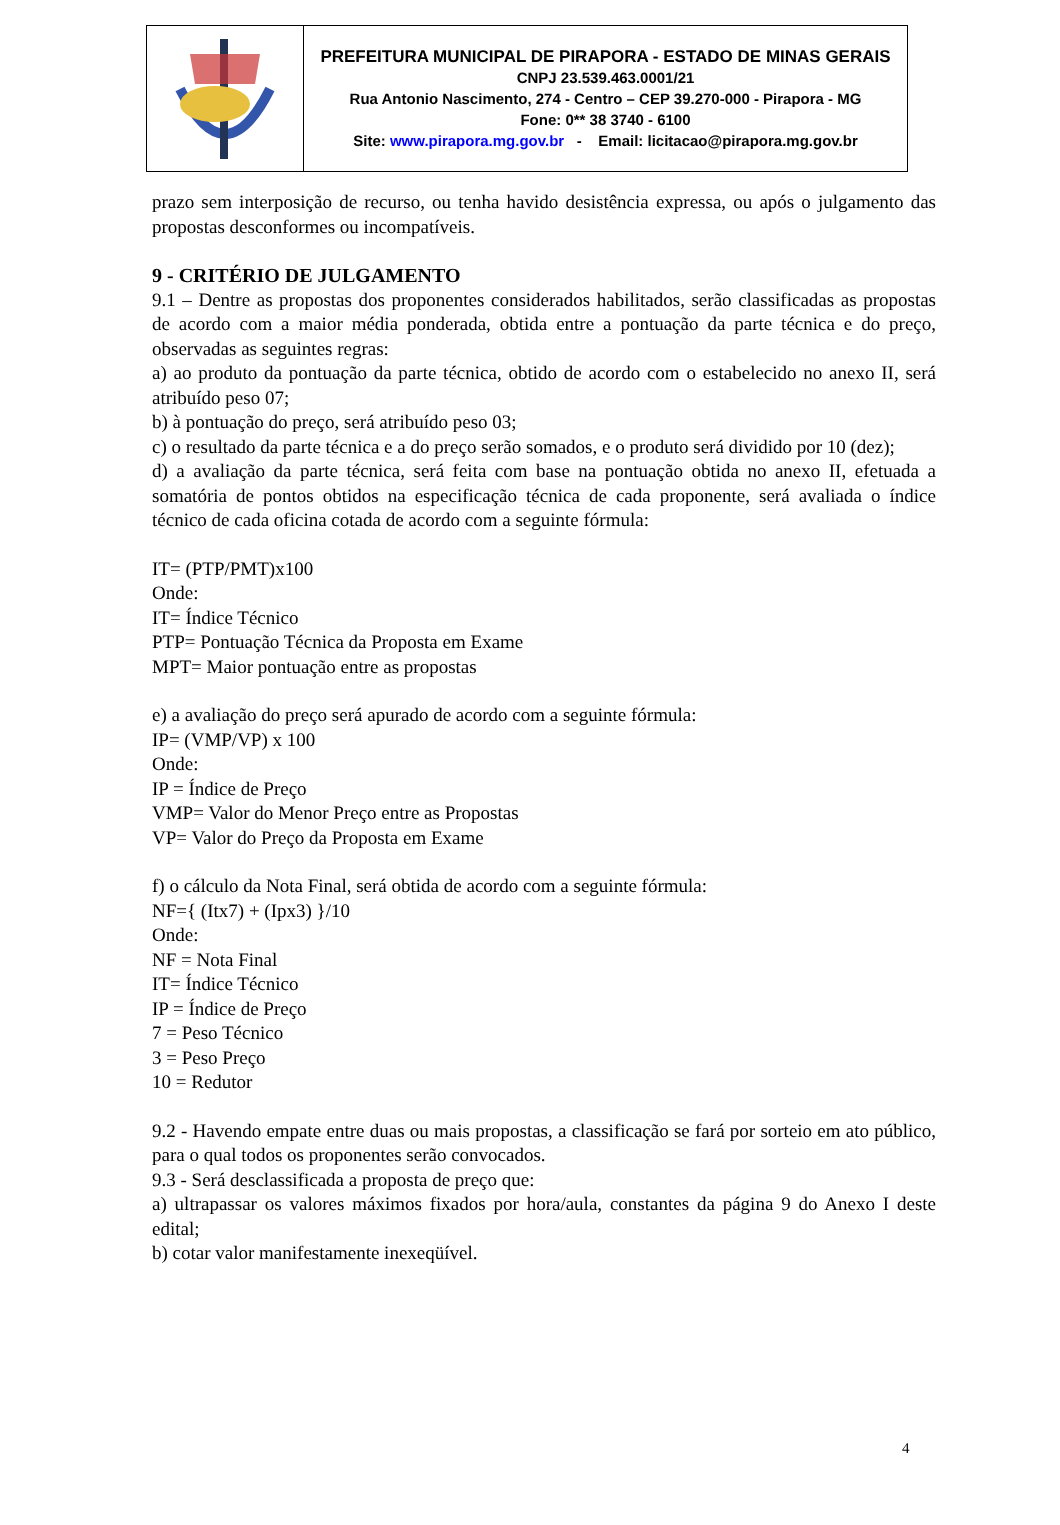PREFEITURA MUNICIPAL DE PIRAPORA - ESTADO DE MINAS GERAIS
CNPJ 23.539.463.0001/21
Rua Antonio Nascimento, 274 - Centro – CEP 39.270-000 - Pirapora - MG
Fone: 0** 38 3740 - 6100
Site: www.pirapora.mg.gov.br - Email: licitacao@pirapora.mg.gov.br
prazo sem interposição de recurso, ou tenha havido desistência expressa, ou após o julgamento das propostas desconformes ou incompatíveis.
9 - CRITÉRIO DE JULGAMENTO
9.1 – Dentre as propostas dos proponentes considerados habilitados, serão classificadas as propostas de acordo com a maior média ponderada, obtida entre a pontuação da parte técnica e do preço, observadas as seguintes regras:
a) ao produto da pontuação da parte técnica, obtido de acordo com o estabelecido no anexo II, será atribuído peso 07;
b) à pontuação do preço, será atribuído peso 03;
c) o resultado da parte técnica e a do preço serão somados, e o produto será dividido por 10 (dez);
d) a avaliação da parte técnica, será feita com base na pontuação obtida no anexo II, efetuada a somatória de pontos obtidos na especificação técnica de cada proponente, será avaliada o índice técnico de cada oficina cotada de acordo com a seguinte fórmula:
IT= (PTP/PMT)x100
Onde:
IT= Índice Técnico
PTP= Pontuação Técnica da Proposta em Exame
MPT= Maior pontuação entre as propostas
e) a avaliação do preço será apurado de acordo com a seguinte fórmula:
IP= (VMP/VP) x 100
Onde:
IP = Índice de Preço
VMP= Valor do Menor Preço entre as Propostas
VP= Valor do Preço da Proposta em Exame
f) o cálculo da Nota Final, será obtida de acordo com a seguinte fórmula:
NF={ (Itx7) + (Ipx3) }/10
Onde:
NF = Nota Final
IT= Índice Técnico
IP = Índice de Preço
7 = Peso Técnico
3 = Peso Preço
10 = Redutor
9.2 - Havendo empate entre duas ou mais propostas, a classificação se fará por sorteio em ato público, para o qual todos os proponentes serão convocados.
9.3 - Será desclassificada a proposta de preço que:
a) ultrapassar os valores máximos fixados por hora/aula, constantes da página 9 do Anexo I deste edital;
b) cotar valor manifestamente inexeqüível.
4